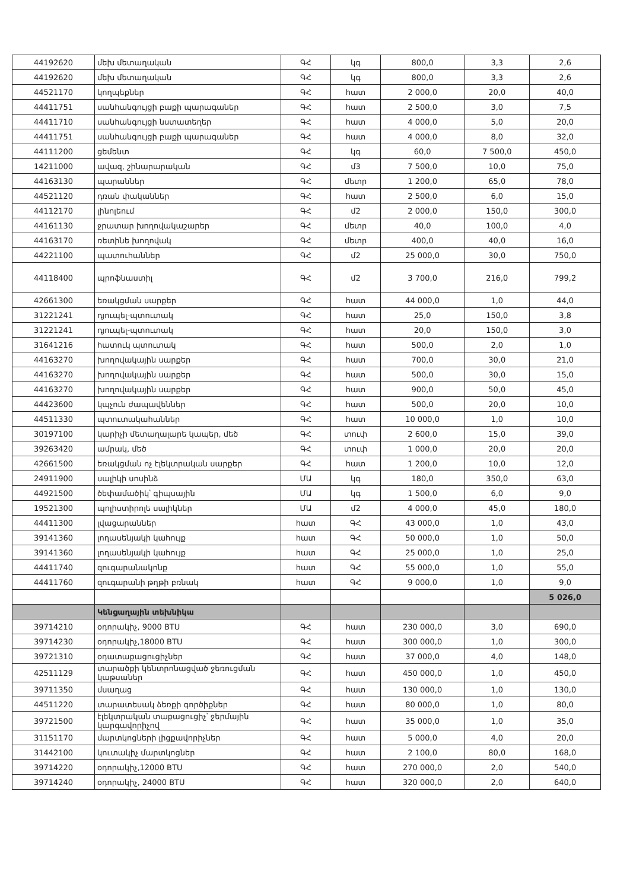| 44192620 | մեխ մետաղական | ԳՀ | կգ | 800,0 | 3,3 | 2,6 |
| 44192620 | մեխ մետաղական | ԳՀ | կգ | 800,0 | 3,3 | 2,6 |
| 44521170 | կողպեքներ | ԳՀ | հատ | 2 000,0 | 20,0 | 40,0 |
| 44411751 | սանհանգույցի բաքի պարագաներ | ԳՀ | հատ | 2 500,0 | 3,0 | 7,5 |
| 44411710 | սանհանգույցի նստատեղեր | ԳՀ | հատ | 4 000,0 | 5,0 | 20,0 |
| 44411751 | սանհանգույցի բաքի պարագաներ | ԳՀ | հատ | 4 000,0 | 8,0 | 32,0 |
| 44111200 | ցեմենտ | ԳՀ | կգ | 60,0 | 7 500,0 | 450,0 |
| 14211000 | ավազ, շինարարական | ԳՀ | մ3 | 7 500,0 | 10,0 | 75,0 |
| 44163130 | պարաններ | ԳՀ | մետր | 1 200,0 | 65,0 | 78,0 |
| 44521120 | դռան փականներ | ԳՀ | հատ | 2 500,0 | 6,0 | 15,0 |
| 44112170 | լինոլեում | ԳՀ | մ2 | 2 000,0 | 150,0 | 300,0 |
| 44161130 | ջրատար խողովակաշարեր | ԳՀ | մետր | 40,0 | 100,0 | 4,0 |
| 44163170 | ռետինե խողովակ | ԳՀ | մետր | 400,0 | 40,0 | 16,0 |
| 44221100 | պատուհաններ | ԳՀ | մ2 | 25 000,0 | 30,0 | 750,0 |
| 44118400 | պրոֆնաստիլ | ԳՀ | մ2 | 3 700,0 | 216,0 | 799,2 |
| 42661300 | եռակցման սարքեր | ԳՀ | հատ | 44 000,0 | 1,0 | 44,0 |
| 31221241 | դյուպել-պտուտակ | ԳՀ | հատ | 25,0 | 150,0 | 3,8 |
| 31221241 | դյուպել-պտուտակ | ԳՀ | հատ | 20,0 | 150,0 | 3,0 |
| 31641216 | հատուկ պտուտակ | ԳՀ | հատ | 500,0 | 2,0 | 1,0 |
| 44163270 | խողովակային սարքեր | ԳՀ | հատ | 700,0 | 30,0 | 21,0 |
| 44163270 | խողովակային սարքեր | ԳՀ | հատ | 500,0 | 30,0 | 15,0 |
| 44163270 | խողովակային սարքեր | ԳՀ | հատ | 900,0 | 50,0 | 45,0 |
| 44423600 | կպչուն ժապավեններ | ԳՀ | հատ | 500,0 | 20,0 | 10,0 |
| 44511330 | պտուտակահաններ | ԳՀ | հատ | 10 000,0 | 1,0 | 10,0 |
| 30197100 | կարիչի մետաղալարե կապեր, մեծ | ԳՀ | տուփ | 2 600,0 | 15,0 | 39,0 |
| 39263420 | ամրակ, մեծ | ԳՀ | տուփ | 1 000,0 | 20,0 | 20,0 |
| 42661500 | եռակցման ոչ էլեկտրական սարքեր | ԳՀ | հատ | 1 200,0 | 10,0 | 12,0 |
| 24911900 | սալիկի սոսինձ | ՄԱ | կգ | 180,0 | 350,0 | 63,0 |
| 44921500 | ծեփամածիկ՝ գիպսային | ՄԱ | կգ | 1 500,0 | 6,0 | 9,0 |
| 19521300 | պոլիստիրոլե սալիկներ | ՄԱ | մ2 | 4 000,0 | 45,0 | 180,0 |
| 44411300 | լվացարաններ | հատ | ԳՀ | 43 000,0 | 1,0 | 43,0 |
| 39141360 | լողասենյակի կահույք | հատ | ԳՀ | 50 000,0 | 1,0 | 50,0 |
| 39141360 | լողասենյակի կահույք | հատ | ԳՀ | 25 000,0 | 1,0 | 25,0 |
| 44411740 | զուգարանակոնք | հատ | ԳՀ | 55 000,0 | 1,0 | 55,0 |
| 44411760 | զուգարանի թղթի բռնակ | հատ | ԳՀ | 9 000,0 | 1,0 | 9,0 |
| | | | | | | 5 026,0 |
| | Կենցաղային տեխնիկա | | | | | |
| 39714210 | օդորակիչ, 9000 BTU | ԳՀ | հատ | 230 000,0 | 3,0 | 690,0 |
| 39714230 | օդորակիչ,18000 BTU | ԳՀ | հատ | 300 000,0 | 1,0 | 300,0 |
| 39721310 | օդատաքացուցիչներ | ԳՀ | հատ | 37 000,0 | 4,0 | 148,0 |
| 42511129 | տարածքի կենտրոնացված ջեռուցման կաթսաներ | ԳՀ | հատ | 450 000,0 | 1,0 | 450,0 |
| 39711350 | մսաղաց | ԳՀ | հատ | 130 000,0 | 1,0 | 130,0 |
| 44511220 | տարատեսակ ձեռքի գործիքներ | ԳՀ | հատ | 80 000,0 | 1,0 | 80,0 |
| 39721500 | էլեկտրական տաքացուցիչ՝ ջերմային կարգավորիչով | ԳՀ | հատ | 35 000,0 | 1,0 | 35,0 |
| 31151170 | մարտկոցների լիցքավորիչներ | ԳՀ | հատ | 5 000,0 | 4,0 | 20,0 |
| 31442100 | կուտակիչ մարտկոցներ | ԳՀ | հատ | 2 100,0 | 80,0 | 168,0 |
| 39714220 | օդորակիչ,12000 BTU | ԳՀ | հատ | 270 000,0 | 2,0 | 540,0 |
| 39714240 | օդորակիչ, 24000 BTU | ԳՀ | հատ | 320 000,0 | 2,0 | 640,0 |